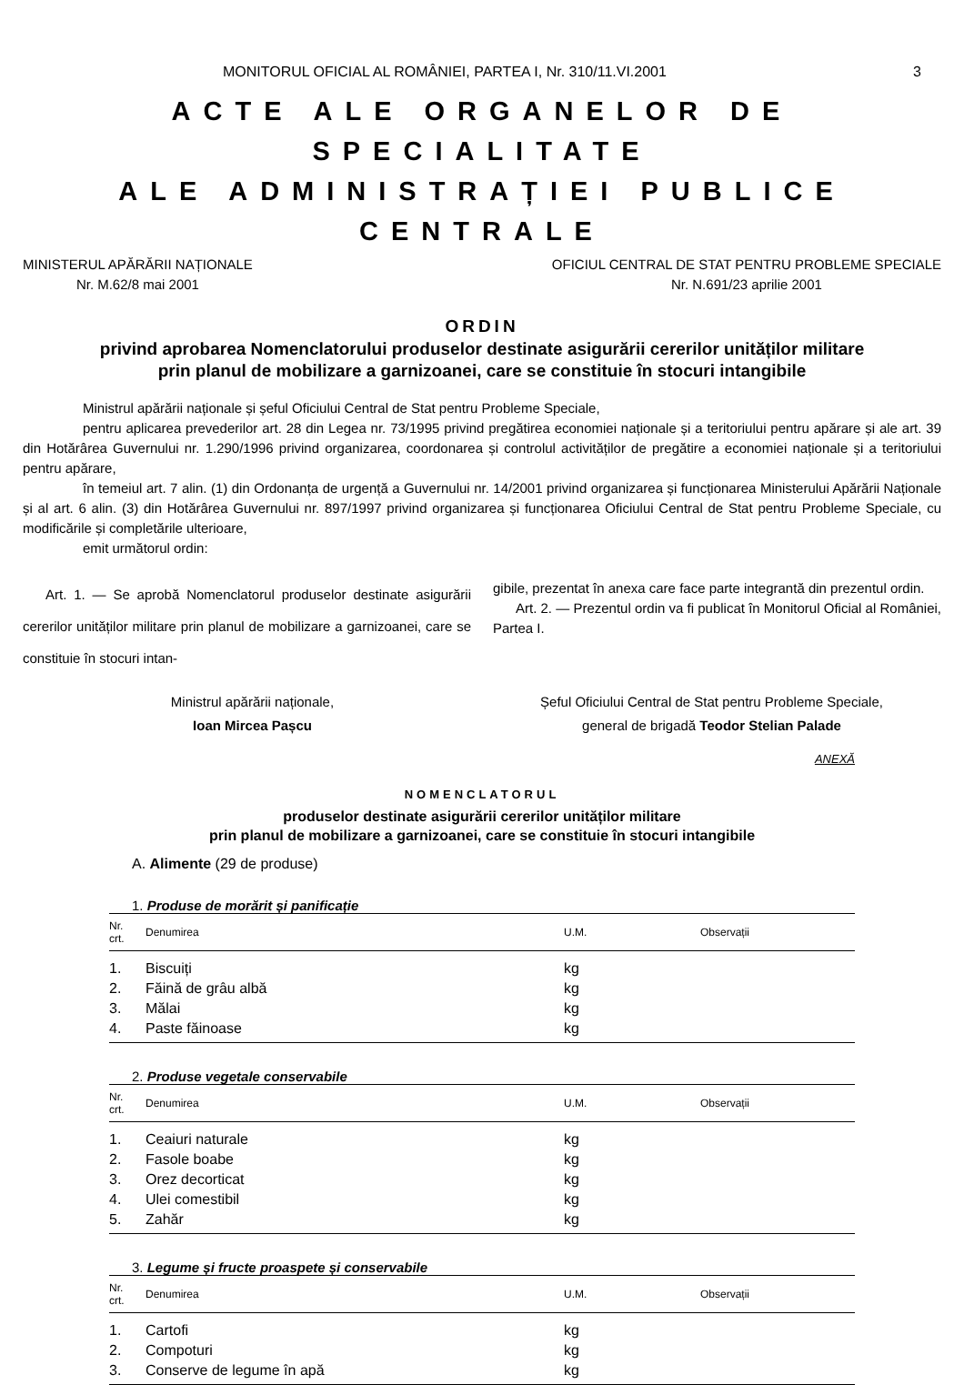MONITORUL OFICIAL AL ROMÂNIEI, PARTEA I, Nr. 310/11.VI.2001 3
ACTE ALE ORGANELOR DE SPECIALITATE
ALE ADMINISTRAȚIEI PUBLICE CENTRALE
MINISTERUL APĂRĂRII NAȚIONALE
Nr. M.62/8 mai 2001
OFICIUL CENTRAL DE STAT PENTRU PROBLEME SPECIALE
Nr. N.691/23 aprilie 2001
ORDIN
privind aprobarea Nomenclatorului produselor destinate asigurării cererilor unităților militare
prin planul de mobilizare a garnizoanei, care se constituie în stocuri intangibile
Ministrul apărării naționale și șeful Oficiului Central de Stat pentru Probleme Speciale,
pentru aplicarea prevederilor art. 28 din Legea nr. 73/1995 privind pregătirea economiei naționale și a teritoriului pentru apărare și ale art. 39 din Hotărârea Guvernului nr. 1.290/1996 privind organizarea, coordonarea și controlul activităților de pregătire a economiei naționale și a teritoriului pentru apărare,
în temeiul art. 7 alin. (1) din Ordonanța de urgență a Guvernului nr. 14/2001 privind organizarea și funcționarea Ministerului Apărării Naționale și al art. 6 alin. (3) din Hotărârea Guvernului nr. 897/1997 privind organizarea și funcționarea Oficiului Central de Stat pentru Probleme Speciale, cu modificările și completările ulterioare,
emit următorul ordin:
Art. 1. — Se aprobă Nomenclatorul produselor destinate asigurării cererilor unităților militare prin planul de mobilizare a garnizoanei, care se constituie în stocuri intan-
gibile, prezentat în anexa care face parte integrantă din prezentul ordin.
Art. 2. — Prezentul ordin va fi publicat în Monitorul Oficial al României, Partea I.
Ministrul apărării naționale,
Ioan Mircea Pașcu
Șeful Oficiului Central de Stat pentru Probleme Speciale,
general de brigadă Teodor Stelian Palade
ANEXĂ
NOMENCLATORUL
produselor destinate asigurării cererilor unităților militare
prin planul de mobilizare a garnizoanei, care se constituie în stocuri intangibile
A. Alimente (29 de produse)
1. Produse de morărit și panificație
| Nr. crt. | Denumirea | U.M. | Observații |
| --- | --- | --- | --- |
| 1. | Biscuiți | kg | |
| 2. | Făină de grâu albă | kg | |
| 3. | Mălai | kg | |
| 4. | Paste făinoase | kg | |
2. Produse vegetale conservabile
| Nr. crt. | Denumirea | U.M. | Observații |
| --- | --- | --- | --- |
| 1. | Ceaiuri naturale | kg | |
| 2. | Fasole boabe | kg | |
| 3. | Orez decorticat | kg | |
| 4. | Ulei comestibil | kg | |
| 5. | Zahăr | kg | |
3. Legume și fructe proaspete și conservabile
| Nr. crt. | Denumirea | U.M. | Observații |
| --- | --- | --- | --- |
| 1. | Cartofi | kg | |
| 2. | Compoturi | kg | |
| 3. | Conserve de legume în apă | kg | |